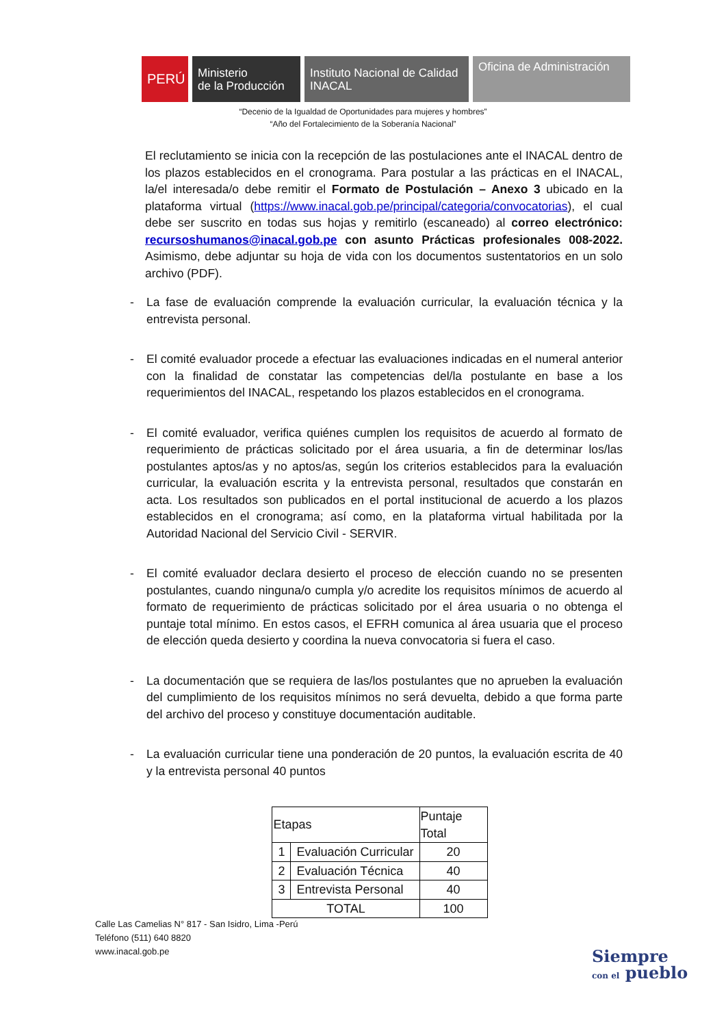PERÚ
Ministerio
de la Producción
Instituto Nacional de Calidad
INACAL
Oficina de Administración
“Decenio de la Igualdad de Oportunidades para mujeres y hombres”
“Año del Fortalecimiento de la Soberanía Nacional”
El reclutamiento se inicia con la recepción de las postulaciones ante el INACAL dentro de los plazos establecidos en el cronograma. Para postular a las prácticas en el INACAL, la/el interesada/o debe remitir el Formato de Postulación – Anexo 3 ubicado en la plataforma virtual (https://www.inacal.gob.pe/principal/categoria/convocatorias), el cual debe ser suscrito en todas sus hojas y remitirlo (escaneado) al correo electrónico: recursoshumanos@inacal.gob.pe con asunto Prácticas profesionales 008-2022. Asimismo, debe adjuntar su hoja de vida con los documentos sustentatorios en un solo archivo (PDF).
- La fase de evaluación comprende la evaluación curricular, la evaluación técnica y la entrevista personal.
- El comité evaluador procede a efectuar las evaluaciones indicadas en el numeral anterior con la finalidad de constatar las competencias del/la postulante en base a los requerimientos del INACAL, respetando los plazos establecidos en el cronograma.
- El comité evaluador, verifica quiénes cumplen los requisitos de acuerdo al formato de requerimiento de prácticas solicitado por el área usuaria, a fin de determinar los/las postulantes aptos/as y no aptos/as, según los criterios establecidos para la evaluación curricular, la evaluación escrita y la entrevista personal, resultados que constarán en acta. Los resultados son publicados en el portal institucional de acuerdo a los plazos establecidos en el cronograma; así como, en la plataforma virtual habilitada por la Autoridad Nacional del Servicio Civil - SERVIR.
- El comité evaluador declara desierto el proceso de elección cuando no se presenten postulantes, cuando ninguna/o cumpla y/o acredite los requisitos mínimos de acuerdo al formato de requerimiento de prácticas solicitado por el área usuaria o no obtenga el puntaje total mínimo. En estos casos, el EFRH comunica al área usuaria que el proceso de elección queda desierto y coordina la nueva convocatoria si fuera el caso.
- La documentación que se requiera de las/los postulantes que no aprueben la evaluación del cumplimiento de los requisitos mínimos no será devuelta, debido a que forma parte del archivo del proceso y constituye documentación auditable.
- La evaluación curricular tiene una ponderación de 20 puntos, la evaluación escrita de 40 y la entrevista personal 40 puntos
| Etapas | | Puntaje Total |
| --- | --- | --- |
| 1 | Evaluación Curricular | 20 |
| 2 | Evaluación Técnica | 40 |
| 3 | Entrevista Personal | 40 |
| TOTAL | | 100 |
Calle Las Camelias N° 817 - San Isidro, Lima -Perú
Teléfono (511) 640 8820
www.inacal.gob.pe
Siempre
con el pueblo